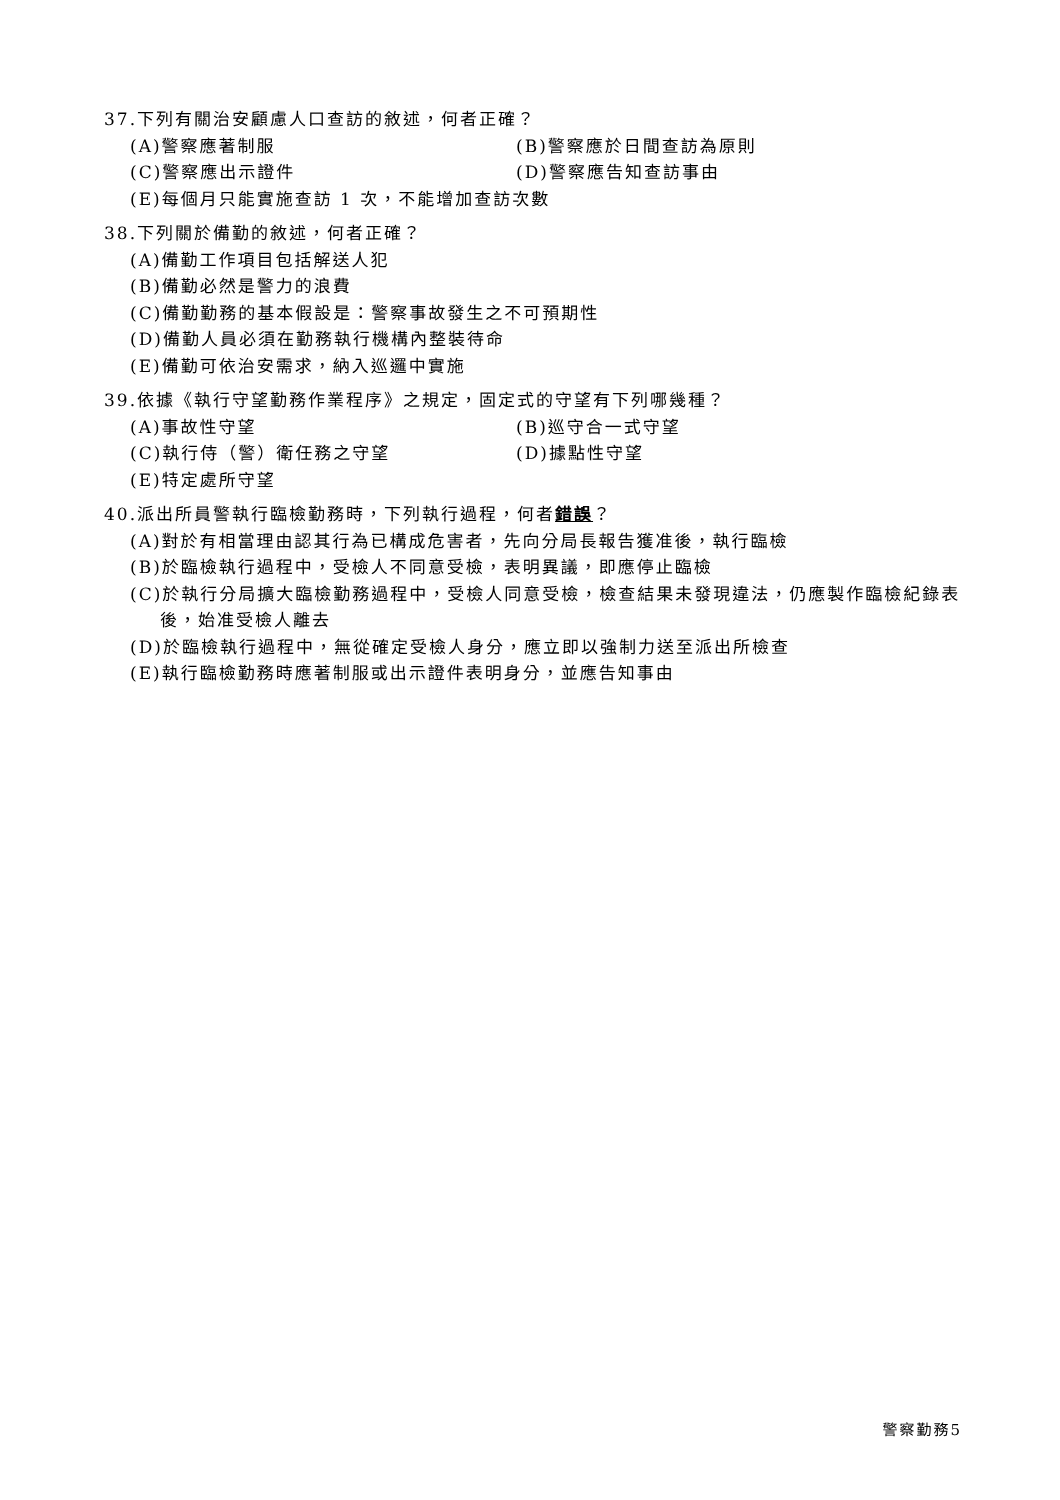37.下列有關治安顧慮人口查訪的敘述，何者正確？
(A)警察應著制服 (B)警察應於日間查訪為原則
(C)警察應出示證件 (D)警察應告知查訪事由
(E)每個月只能實施查訪 1 次，不能增加查訪次數
38.下列關於備勤的敘述，何者正確？
(A)備勤工作項目包括解送人犯
(B)備勤必然是警力的浪費
(C)備勤勤務的基本假設是：警察事故發生之不可預期性
(D)備勤人員必須在勤務執行機構內整裝待命
(E)備勤可依治安需求，納入巡邏中實施
39.依據《執行守望勤務作業程序》之規定，固定式的守望有下列哪幾種？
(A)事故性守望 (B)巡守合一式守望
(C)執行侍（警）衛任務之守望 (D)據點性守望
(E)特定處所守望
40.派出所員警執行臨檢勤務時，下列執行過程，何者錯誤？
(A)對於有相當理由認其行為已構成危害者，先向分局長報告獲准後，執行臨檢
(B)於臨檢執行過程中，受檢人不同意受檢，表明異議，即應停止臨檢
(C)於執行分局擴大臨檢勤務過程中，受檢人同意受檢，檢查結果未發現違法，仍應製作臨檢紀錄表後，始准受檢人離去
(D)於臨檢執行過程中，無從確定受檢人身分，應立即以強制力送至派出所檢查
(E)執行臨檢勤務時應著制服或出示證件表明身分，並應告知事由
警察勤務5